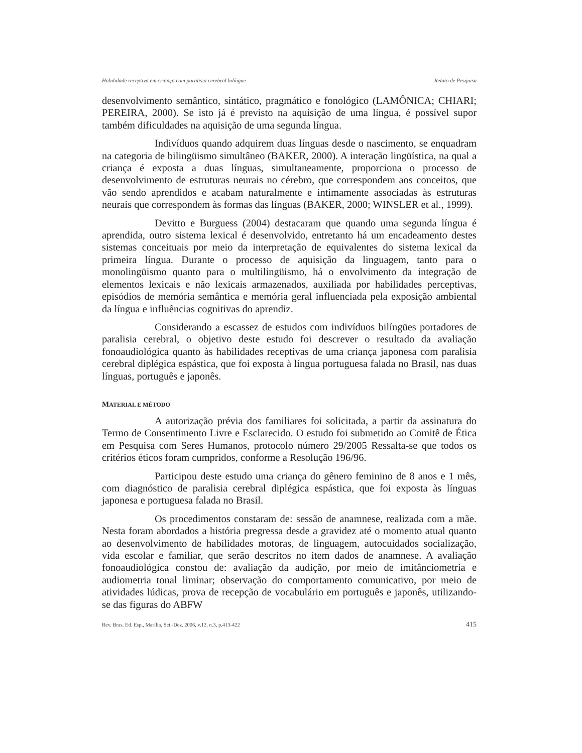Habilidade receptiva em criança com paralisia cerebral bilíngüe Relato de Pesquisa
desenvolvimento semântico, sintático, pragmático e fonológico (LAMÔNICA; CHIARI; PEREIRA, 2000). Se isto já é previsto na aquisição de uma língua, é possível supor também dificuldades na aquisição de uma segunda língua.
Indivíduos quando adquirem duas línguas desde o nascimento, se enquadram na categoria de bilingüismo simultâneo (BAKER, 2000). A interação lingüística, na qual a criança é exposta a duas línguas, simultaneamente, proporciona o processo de desenvolvimento de estruturas neurais no cérebro, que correspondem aos conceitos, que vão sendo aprendidos e acabam naturalmente e intimamente associadas às estruturas neurais que correspondem às formas das línguas (BAKER, 2000; WINSLER et al., 1999).
Devitto e Burguess (2004) destacaram que quando uma segunda língua é aprendida, outro sistema lexical é desenvolvido, entretanto há um encadeamento destes sistemas conceituais por meio da interpretação de equivalentes do sistema lexical da primeira língua. Durante o processo de aquisição da linguagem, tanto para o monolingüismo quanto para o multilingüismo, há o envolvimento da integração de elementos lexicais e não lexicais armazenados, auxiliada por habilidades perceptivas, episódios de memória semântica e memória geral influenciada pela exposição ambiental da língua e influências cognitivas do aprendiz.
Considerando a escassez de estudos com indivíduos bilíngües portadores de paralisia cerebral, o objetivo deste estudo foi descrever o resultado da avaliação fonoaudiológica quanto às habilidades receptivas de uma criança japonesa com paralisia cerebral diplégica espástica, que foi exposta à língua portuguesa falada no Brasil, nas duas línguas, português e japonês.
MATERIAL E MÉTODO
A autorização prévia dos familiares foi solicitada, a partir da assinatura do Termo de Consentimento Livre e Esclarecido. O estudo foi submetido ao Comitê de Ética em Pesquisa com Seres Humanos, protocolo número 29/2005 Ressalta-se que todos os critérios éticos foram cumpridos, conforme a Resolução 196/96.
Participou deste estudo uma criança do gênero feminino de 8 anos e 1 mês, com diagnóstico de paralisia cerebral diplégica espástica, que foi exposta às línguas japonesa e portuguesa falada no Brasil.
Os procedimentos constaram de: sessão de anamnese, realizada com a mãe. Nesta foram abordados a história pregressa desde a gravidez até o momento atual quanto ao desenvolvimento de habilidades motoras, de linguagem, autocuidados socialização, vida escolar e familiar, que serão descritos no item dados de anamnese. A avaliação fonoaudiológica constou de: avaliação da audição, por meio de imitânciometria e audiometria tonal liminar; observação do comportamento comunicativo, por meio de atividades lúdicas, prova de recepção de vocabulário em português e japonês, utilizando-se das figuras do ABFW
Rev. Bras. Ed. Esp., Marília, Set.-Dez. 2006, v.12, n.3, p.413-422 415